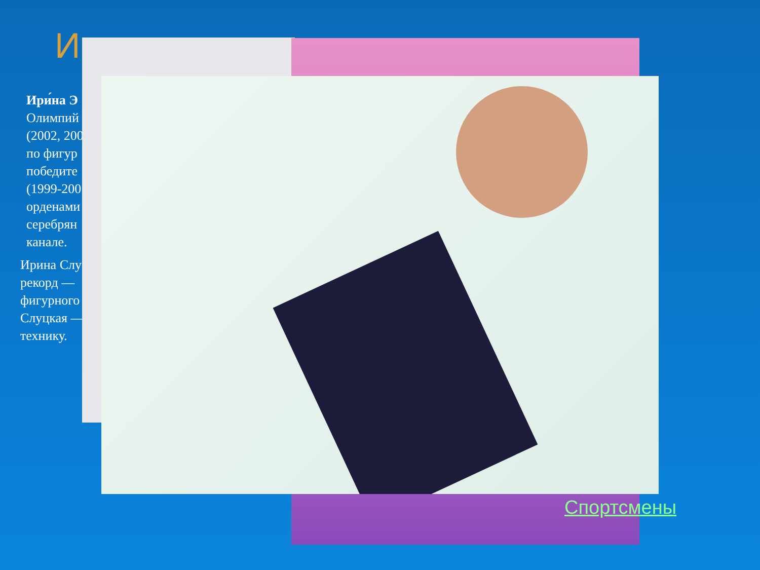И
Ири́на Э
Олимпий
(2002, 200
по фигур
победите
(1999-200
орденами
серебрян
канале.
Ирина Слу
рекорд —
фигурного
Слуцкая —
технику.
Спортсмены